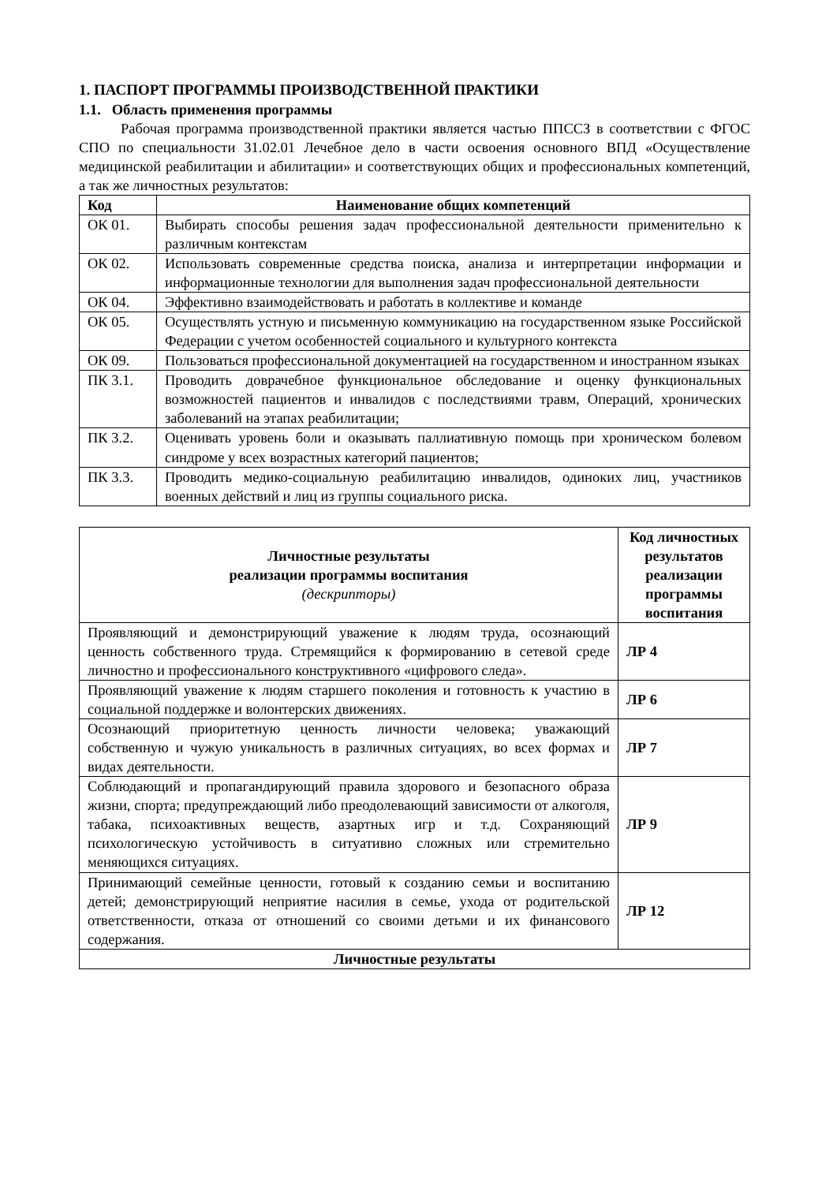1. ПАСПОРТ ПРОГРАММЫ ПРОИЗВОДСТВЕННОЙ ПРАКТИКИ
1.1. Область применения программы
Рабочая программа производственной практики является частью ППССЗ в соответствии с ФГОС СПО по специальности 31.02.01 Лечебное дело в части освоения основного ВПД «Осуществление медицинской реабилитации и абилитации» и соответствующих общих и профессиональных компетенций, а так же личностных результатов:
| Код | Наименование общих компетенций |
| --- | --- |
| ОК 01. | Выбирать способы решения задач профессиональной деятельности применительно к различным контекстам |
| ОК 02. | Использовать современные средства поиска, анализа и интерпретации информации и информационные технологии для выполнения задач профессиональной деятельности |
| ОК 04. | Эффективно взаимодействовать и работать в коллективе и команде |
| ОК 05. | Осуществлять устную и письменную коммуникацию на государственном языке Российской Федерации с учетом особенностей социального и культурного контекста |
| ОК 09. | Пользоваться профессиональной документацией на государственном и иностранном языках |
| ПК 3.1. | Проводить доврачебное функциональное обследование и оценку функциональных возможностей пациентов и инвалидов с последствиями травм, Операций, хронических заболеваний на этапах реабилитации; |
| ПК 3.2. | Оценивать уровень боли и оказывать паллиативную помощь при хроническом болевом синдроме у всех возрастных категорий пациентов; |
| ПК 3.3. | Проводить медико-социальную реабилитацию инвалидов, одиноких лиц, участников военных действий и лиц из группы социального риска. |
| Личностные результаты реализации программы воспитания (дескрипторы) | Код личностных результатов реализации программы воспитания |
| --- | --- |
| Проявляющий и демонстрирующий уважение к людям труда, осознающий ценность собственного труда. Стремящийся к формированию в сетевой среде личностно и профессионального конструктивного «цифрового следа». | ЛР 4 |
| Проявляющий уважение к людям старшего поколения и готовность к участию в социальной поддержке и волонтерских движениях. | ЛР 6 |
| Осознающий приоритетную ценность личности человека; уважающий собственную и чужую уникальность в различных ситуациях, во всех формах и видах деятельности. | ЛР 7 |
| Соблюдающий и пропагандирующий правила здорового и безопасного образа жизни, спорта; предупреждающий либо преодолевающий зависимости от алкоголя, табака, психоактивных веществ, азартных игр и т.д. Сохраняющий психологическую устойчивость в ситуативно сложных или стремительно меняющихся ситуациях. | ЛР 9 |
| Принимающий семейные ценности, готовый к созданию семьи и воспитанию детей; демонстрирующий неприятие насилия в семье, ухода от родительской ответственности, отказа от отношений со своими детьми и их финансового содержания. | ЛР 12 |
| Личностные результаты | |